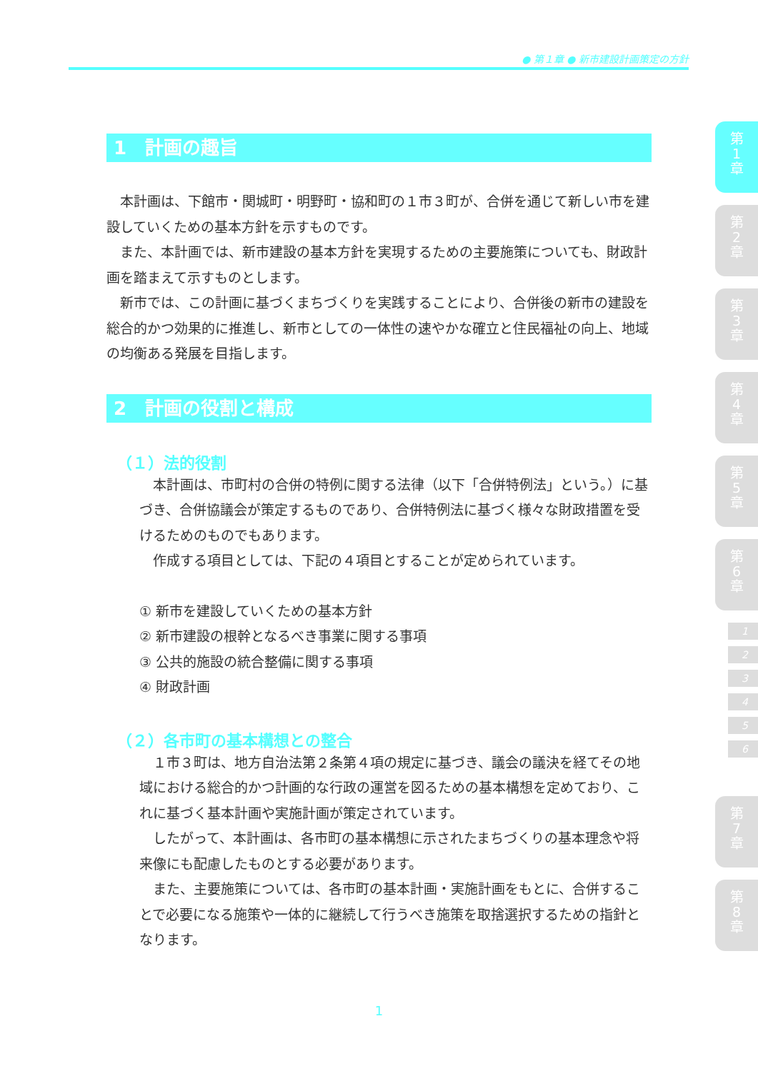● 第１章 ● 新市建設計画策定の方針
1　計画の趣旨
本計画は、下館市・関城町・明野町・協和町の１市３町が、合併を通じて新しい市を建設していくための基本方針を示すものです。
また、本計画では、新市建設の基本方針を実現するための主要施策についても、財政計画を踏まえて示すものとします。
新市では、この計画に基づくまちづくりを実践することにより、合併後の新市の建設を総合的かつ効果的に推進し、新市としての一体性の速やかな確立と住民福祉の向上、地域の均衡ある発展を目指します。
2　計画の役割と構成
（１）法的役割
本計画は、市町村の合併の特例に関する法律（以下「合併特例法」という。）に基づき、合併協議会が策定するものであり、合併特例法に基づく様々な財政措置を受けるためのものでもあります。
作成する項目としては、下記の４項目とすることが定められています。
① 新市を建設していくための基本方針
② 新市建設の根幹となるべき事業に関する事項
③ 公共的施設の統合整備に関する事項
④ 財政計画
（２）各市町の基本構想との整合
１市３町は、地方自治法第２条第４項の規定に基づき、議会の議決を経てその地域における総合的かつ計画的な行政の運営を図るための基本構想を定めており、これに基づく基本計画や実施計画が策定されています。
したがって、本計画は、各市町の基本構想に示されたまちづくりの基本理念や将来像にも配慮したものとする必要があります。
また、主要施策については、各市町の基本計画・実施計画をもとに、合併することで必要になる施策や一体的に継続して行うべき施策を取捨選択するための指針となります。
第
1
章
第
2
章
第
3
章
第
4
章
第
5
章
第
6
章
1
2
3
4
5
6
第
7
章
第
8
章
1